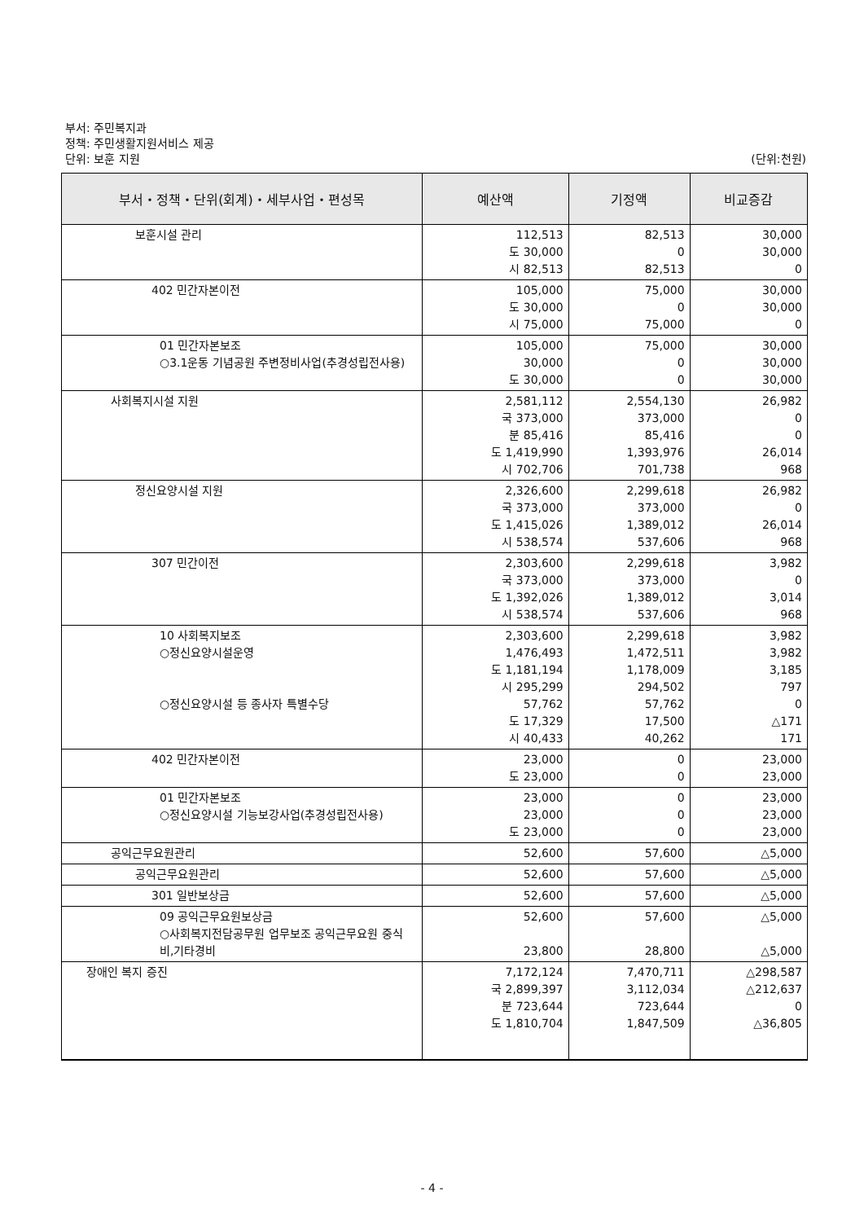부서: 주민복지과
정책: 주민생활지원서비스 제공
단위: 보훈 지원 (단위:천원)
| 부서・정책・단위(회계)・세부사업・편성목 | 예산액 | 기정액 | 비교증감 |
| --- | --- | --- | --- |
| 보훈시설 관리 | 112,513 도 30,000 시 82,513 | 82,513 0 82,513 | 30,000 30,000 0 |
| 402 민간자본이전 | 105,000 도 30,000 시 75,000 | 75,000 0 75,000 | 30,000 30,000 0 |
| 01 민간자본보조 ○3.1운동 기념공원 주변정비사업(추경성립전사용) | 105,000 30,000 도 30,000 | 75,000 0 0 | 30,000 30,000 30,000 |
| 사회복지시설 지원 | 2,581,112 국 373,000 분 85,416 도 1,419,990 시 702,706 | 2,554,130 373,000 85,416 1,393,976 701,738 | 26,982 0 0 26,014 968 |
| 정신요양시설 지원 | 2,326,600 국 373,000 도 1,415,026 시 538,574 | 2,299,618 373,000 1,389,012 537,606 | 26,982 0 26,014 968 |
| 307 민간이전 | 2,303,600 국 373,000 도 1,392,026 시 538,574 | 2,299,618 373,000 1,389,012 537,606 | 3,982 0 3,014 968 |
| 10 사회복지보조 ○정신요양시설운영 ○정신요양시설 등 종사자 특별수당 | 2,303,600 1,476,493 도 1,181,194 시 295,299 57,762 도 17,329 시 40,433 | 2,299,618 1,472,511 1,178,009 294,502 57,762 17,500 40,262 | 3,982 3,982 3,185 797 0 △171 171 |
| 402 민간자본이전 | 23,000 도 23,000 | 0 0 | 23,000 23,000 |
| 01 민간자본보조 ○정신요양시설 기능보강사업(추경성립전사용) | 23,000 23,000 도 23,000 | 0 0 0 | 23,000 23,000 23,000 |
| 공익근무요원관리 | 52,600 | 57,600 | △5,000 |
| 공익근무요원관리 | 52,600 | 57,600 | △5,000 |
| 301 일반보상금 | 52,600 | 57,600 | △5,000 |
| 09 공익근무요원보상금 ○사회복지전담공무원 업무보조 공익근무요원 중식비,기타경비 | 52,600 23,800 | 57,600 28,800 | △5,000 △5,000 |
| 장애인 복지 증진 | 7,172,124 국 2,899,397 분 723,644 도 1,810,704 | 7,470,711 3,112,034 723,644 1,847,509 | △298,587 △212,637 0 △36,805 |
- 4 -